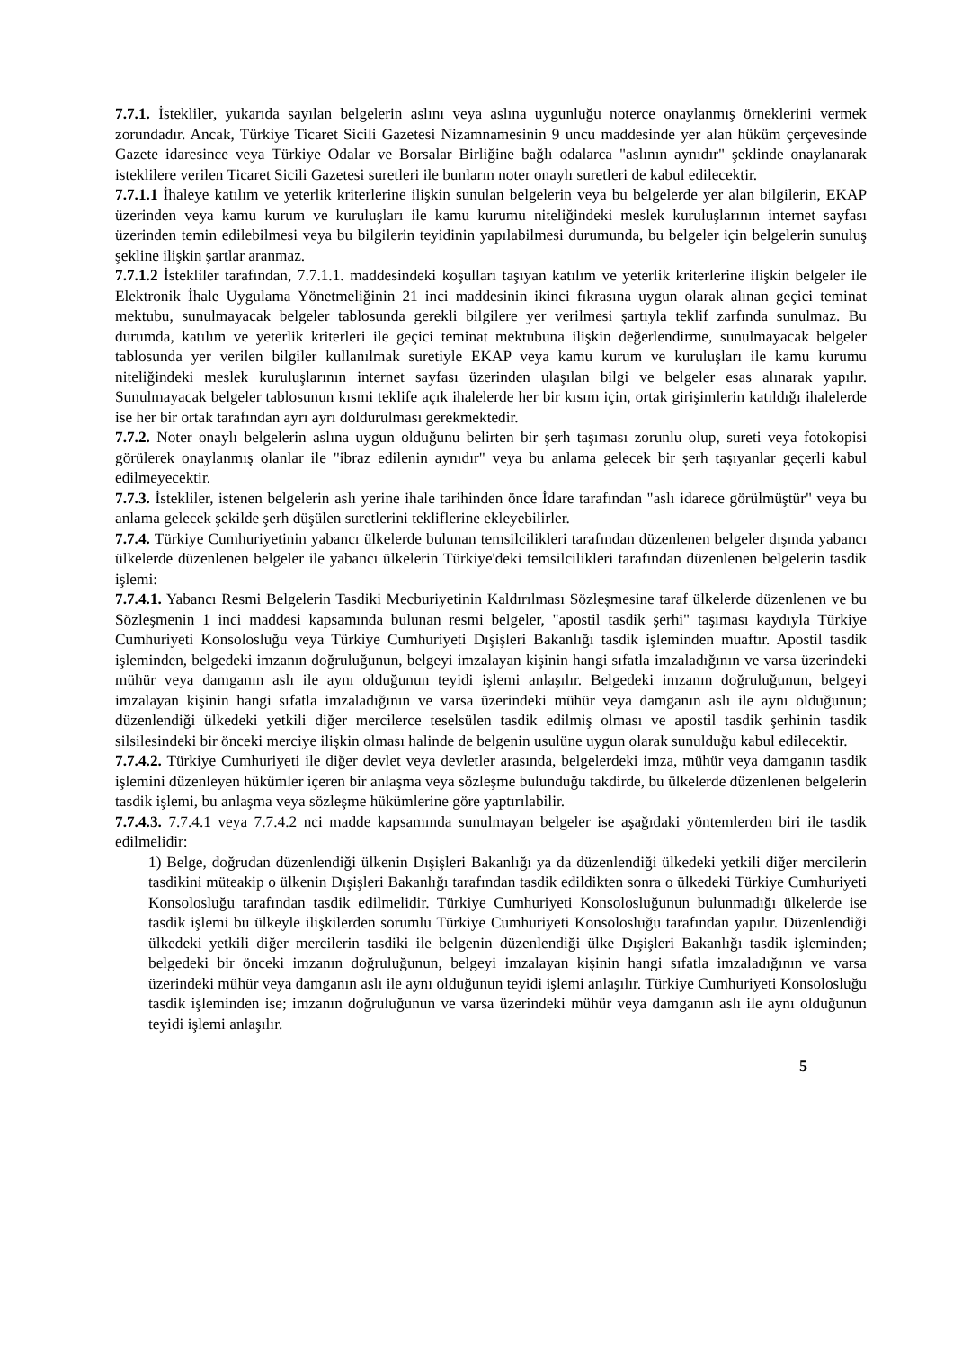7.7.1. İstekliler, yukarıda sayılan belgelerin aslını veya aslına uygunluğu noterce onaylanmış örneklerini vermek zorundadır. Ancak, Türkiye Ticaret Sicili Gazetesi Nizamnamesinin 9 uncu maddesinde yer alan hüküm çerçevesinde Gazete idaresince veya Türkiye Odalar ve Borsalar Birliğine bağlı odalarca "aslının aynıdır" şeklinde onaylanarak isteklilere verilen Ticaret Sicili Gazetesi suretleri ile bunların noter onaylı suretleri de kabul edilecektir.
7.7.1.1 İhaleye katılım ve yeterlik kriterlerine ilişkin sunulan belgelerin veya bu belgelerde yer alan bilgilerin, EKAP üzerinden veya kamu kurum ve kuruluşları ile kamu kurumu niteliğindeki meslek kuruluşlarının internet sayfası üzerinden temin edilebilmesi veya bu bilgilerin teyidinin yapılabilmesi durumunda, bu belgeler için belgelerin sunuluş şekline ilişkin şartlar aranmaz.
7.7.1.2 İstekliler tarafından, 7.7.1.1. maddesindeki koşulları taşıyan katılım ve yeterlik kriterlerine ilişkin belgeler ile Elektronik İhale Uygulama Yönetmeliğinin 21 inci maddesinin ikinci fıkrasına uygun olarak alınan geçici teminat mektubu, sunulmayacak belgeler tablosunda gerekli bilgilere yer verilmesi şartıyla teklif zarfında sunulmaz. Bu durumda, katılım ve yeterlik kriterleri ile geçici teminat mektubuna ilişkin değerlendirme, sunulmayacak belgeler tablosunda yer verilen bilgiler kullanılmak suretiyle EKAP veya kamu kurum ve kuruluşları ile kamu kurumu niteliğindeki meslek kuruluşlarının internet sayfası üzerinden ulaşılan bilgi ve belgeler esas alınarak yapılır. Sunulmayacak belgeler tablosunun kısmi teklife açık ihalelerde her bir kısım için, ortak girişimlerin katıldığı ihalelerde ise her bir ortak tarafından ayrı ayrı doldurulması gerekmektedir.
7.7.2. Noter onaylı belgelerin aslına uygun olduğunu belirten bir şerh taşıması zorunlu olup, sureti veya fotokopisi görülerek onaylanmış olanlar ile "ibraz edilenin aynıdır" veya bu anlama gelecek bir şerh taşıyanlar geçerli kabul edilmeyecektir.
7.7.3. İstekliler, istenen belgelerin aslı yerine ihale tarihinden önce İdare tarafından "aslı idarece görülmüştür" veya bu anlama gelecek şekilde şerh düşülen suretlerini tekliflerine ekleyebilirler.
7.7.4. Türkiye Cumhuriyetinin yabancı ülkelerde bulunan temsilcilikleri tarafından düzenlenen belgeler dışında yabancı ülkelerde düzenlenen belgeler ile yabancı ülkelerin Türkiye'deki temsilcilikleri tarafından düzenlenen belgelerin tasdik işlemi:
7.7.4.1. Yabancı Resmi Belgelerin Tasdiki Mecburiyetinin Kaldırılması Sözleşmesine taraf ülkelerde düzenlenen ve bu Sözleşmenin 1 inci maddesi kapsamında bulunan resmi belgeler, "apostil tasdik şerhi" taşıması kaydıyla Türkiye Cumhuriyeti Konsolosluğu veya Türkiye Cumhuriyeti Dışişleri Bakanlığı tasdik işleminden muaftır. Apostil tasdik işleminden, belgedeki imzanın doğruluğunun, belgeyi imzalayan kişinin hangi sıfatla imzaladığının ve varsa üzerindeki mühür veya damganın aslı ile aynı olduğunun teyidi işlemi anlaşılır. Belgedeki imzanın doğruluğunun, belgeyi imzalayan kişinin hangi sıfatla imzaladığının ve varsa üzerindeki mühür veya damganın aslı ile aynı olduğunun; düzenlendiği ülkedeki yetkili diğer mercilerce teselsülen tasdik edilmiş olması ve apostil tasdik şerhinin tasdik silsilesindeki bir önceki merciye ilişkin olması halinde de belgenin usulüne uygun olarak sunulduğu kabul edilecektir.
7.7.4.2. Türkiye Cumhuriyeti ile diğer devlet veya devletler arasında, belgelerdeki imza, mühür veya damganın tasdik işlemini düzenleyen hükümler içeren bir anlaşma veya sözleşme bulunduğu takdirde, bu ülkelerde düzenlenen belgelerin tasdik işlemi, bu anlaşma veya sözleşme hükümlerine göre yaptırılabilir.
7.7.4.3. 7.7.4.1 veya 7.7.4.2 nci madde kapsamında sunulmayan belgeler ise aşağıdaki yöntemlerden biri ile tasdik edilmelidir:
1) Belge, doğrudan düzenlendiği ülkenin Dışişleri Bakanlığı ya da düzenlendiği ülkedeki yetkili diğer mercilerin tasdikini müteakip o ülkenin Dışişleri Bakanlığı tarafından tasdik edildikten sonra o ülkedeki Türkiye Cumhuriyeti Konsolosluğu tarafından tasdik edilmelidir. Türkiye Cumhuriyeti Konsolosluğunun bulunmadığı ülkelerde ise tasdik işlemi bu ülkeyle ilişkilerden sorumlu Türkiye Cumhuriyeti Konsolosluğu tarafından yapılır. Düzenlendiği ülkedeki yetkili diğer mercilerin tasdiki ile belgenin düzenlendiği ülke Dışişleri Bakanlığı tasdik işleminden; belgedeki bir önceki imzanın doğruluğunun, belgeyi imzalayan kişinin hangi sıfatla imzaladığının ve varsa üzerindeki mühür veya damganın aslı ile aynı olduğunun teyidi işlemi anlaşılır. Türkiye Cumhuriyeti Konsolosluğu tasdik işleminden ise; imzanın doğruluğunun ve varsa üzerindeki mühür veya damganın aslı ile aynı olduğunun teyidi işlemi anlaşılır.
5